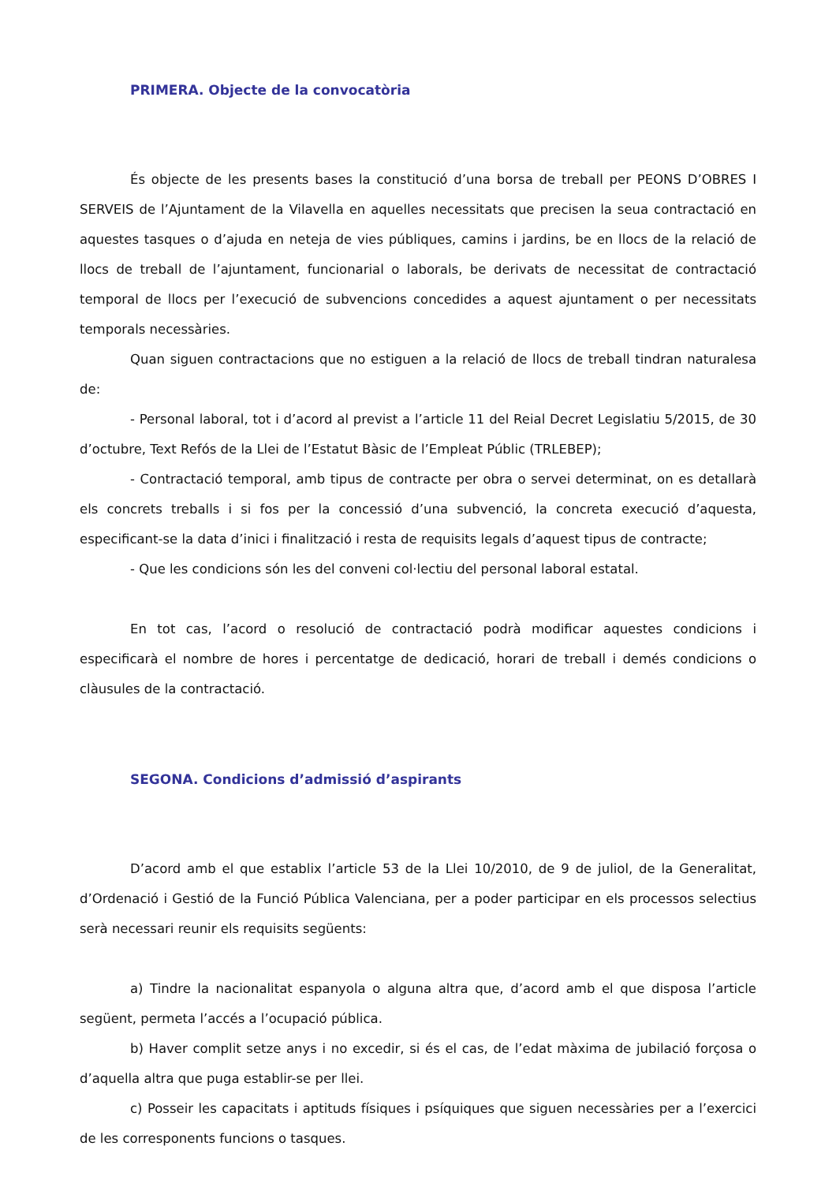PRIMERA. Objecte de la convocatòria
És objecte de les presents bases la constitució d’una borsa de treball per PEONS D’OBRES I SERVEIS de l’Ajuntament de la Vilavella en aquelles necessitats que precisen la seua contractació en aquestes tasques o d’ajuda en neteja de vies públiques, camins i jardins, be en llocs de la relació de llocs de treball de l’ajuntament, funcionarial o laborals, be derivats de necessitat de contractació temporal de llocs per l’execució de subvencions concedides a aquest ajuntament o per necessitats temporals necessàries.
Quan siguen contractacions que no estiguen a la relació de llocs de treball tindran naturalesa de:
- Personal laboral, tot i d’acord al previst a l’article 11 del Reial Decret Legislatiu 5/2015, de 30 d’octubre, Text Refós de la Llei de l’Estatut Bàsic de l’Empleat Públic (TRLEBEP);
- Contractació temporal, amb tipus de contracte per obra o servei determinat, on es detallarà els concrets treballs i si fos per la concessió d’una subvenció, la concreta execució d’aquesta, especificant-se la data d’inici i finalització i resta de requisits legals d’aquest tipus de contracte;
- Que les condicions són les del conveni col·lectiu del personal laboral estatal.
En tot cas, l’acord o resolució de contractació podrà modificar aquestes condicions i especificarà el nombre de hores i percentatge de dedicació, horari de treball i demés condicions o clàusules de la contractació.
SEGONA. Condicions d’admissió d’aspirants
D’acord amb el que establix l’article 53 de la Llei 10/2010, de 9 de juliol, de la Generalitat, d’Ordenació i Gestió de la Funció Pública Valenciana, per a poder participar en els processos selectius serà necessari reunir els requisits següents:
a) Tindre la nacionalitat espanyola o alguna altra que, d’acord amb el que disposa l’article següent, permeta l’accés a l’ocupació pública.
b) Haver complit setze anys i no excedir, si és el cas, de l’edat màxima de jubilació forçosa o d’aquella altra que puga establir-se per llei.
c) Posseir les capacitats i aptituds físiques i psíquiques que siguen necessàries per a l’exercici de les corresponents funcions o tasques.